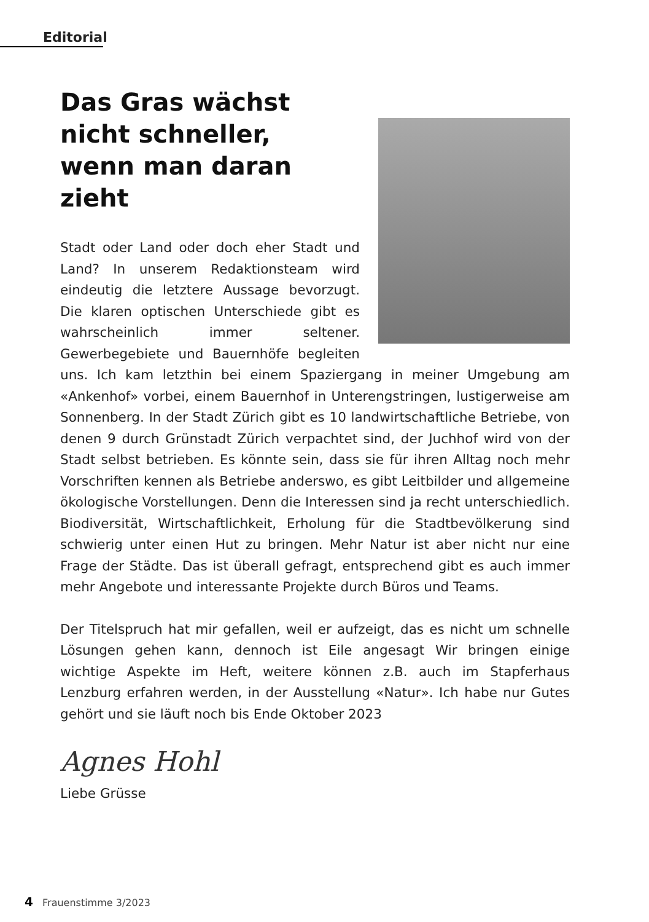Editorial
Das Gras wächst nicht schneller, wenn man daran zieht
Stadt oder Land oder doch eher Stadt und Land? In unserem Redaktionsteam wird eindeutig die letztere Aussage bevorzugt. Die klaren optischen Unterschiede gibt es wahrscheinlich immer seltener. Gewerbegebiete und Bauernhöfe begleiten uns. Ich kam letzthin bei einem Spaziergang in meiner Umgebung am «Ankenhof» vorbei, einem Bauernhof in Unterengstringen, lustigerweise am Sonnenberg. In der Stadt Zürich gibt es 10 landwirtschaftliche Betriebe, von denen 9 durch Grünstadt Zürich verpachtet sind, der Juchhof wird von der Stadt selbst betrieben. Es könnte sein, dass sie für ihren Alltag noch mehr Vorschriften kennen als Betriebe anderswo, es gibt Leitbilder und allgemeine ökologische Vorstellungen. Denn die Interessen sind ja recht unterschiedlich. Biodiversität, Wirtschaftlichkeit, Erholung für die Stadtbevölkerung sind schwierig unter einen Hut zu bringen. Mehr Natur ist aber nicht nur eine Frage der Städte. Das ist überall gefragt, entsprechend gibt es auch immer mehr Angebote und interessante Projekte durch Büros und Teams.
Der Titelspruch hat mir gefallen, weil er aufzeigt, das es nicht um schnelle Lösungen gehen kann, dennoch ist Eile angesagt Wir bringen einige wichtige Aspekte im Heft, weitere können z.B. auch im Stapferhaus Lenzburg erfahren werden, in der Ausstellung «Natur». Ich habe nur Gutes gehört und sie läuft noch bis Ende Oktober 2023
Agnes Hohl
Liebe Grüsse
4 Frauenstimme 3/2023